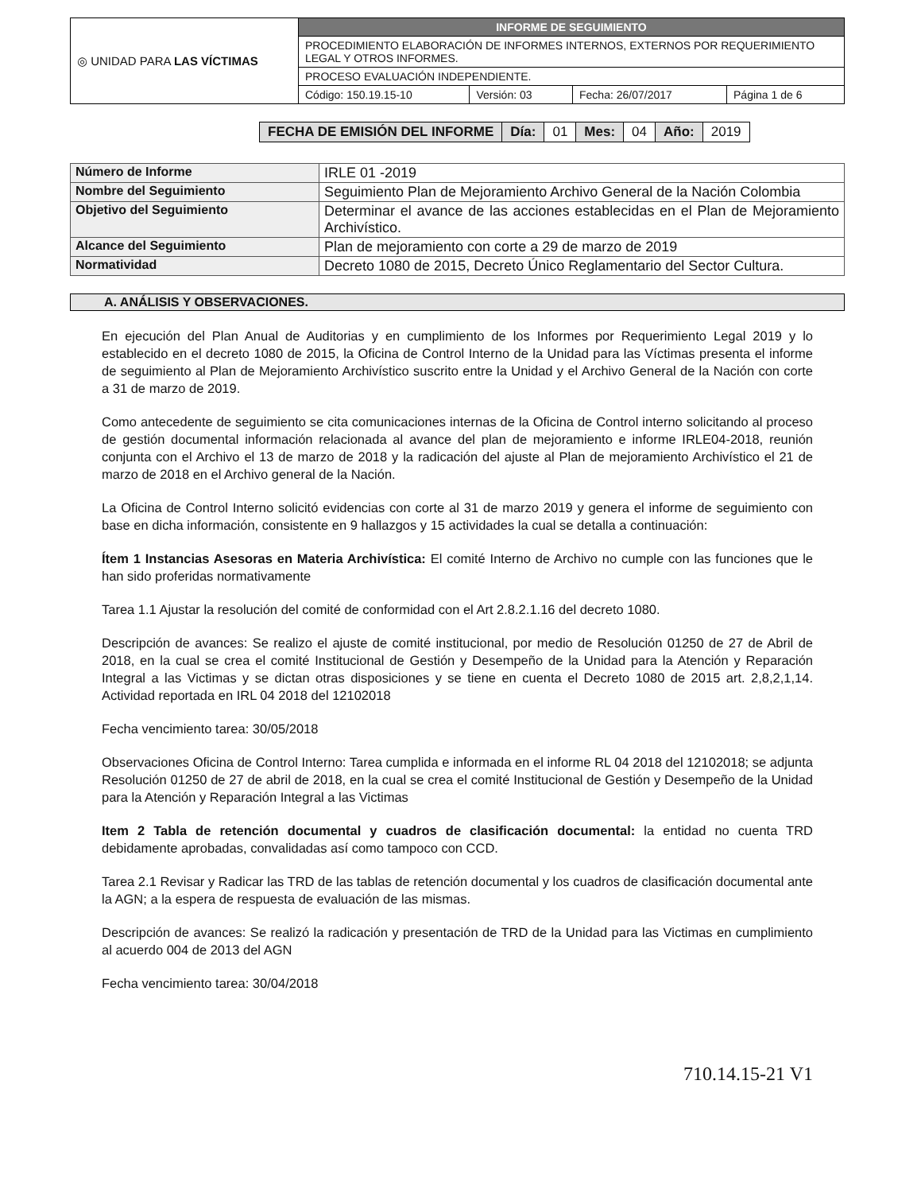| ◎ UNIDAD PARA LAS VÍCTIMAS | INFORME DE SEGUIMIENTO | | | |
| | PROCEDIMIENTO ELABORACIÓN DE INFORMES INTERNOS, EXTERNOS POR REQUERIMIENTO LEGAL Y OTROS INFORMES. | | | |
| | PROCESO EVALUACIÓN INDEPENDIENTE. | | | |
| | Código: 150.19.15-10 | Versión: 03 | Fecha: 26/07/2017 | Página 1 de 6 |
| FECHA DE EMISIÓN DEL INFORME | Día: | 01 | Mes: | 04 | Año: | 2019 |
| Número de Informe | IRLE 01 -2019 |
| Nombre del Seguimiento | Seguimiento Plan de Mejoramiento Archivo General de la Nación Colombia |
| Objetivo del Seguimiento | Determinar el avance de las acciones establecidas en el Plan de Mejoramiento Archivístico. |
| Alcance del Seguimiento | Plan de mejoramiento con corte a 29 de marzo de 2019 |
| Normatividad | Decreto 1080 de 2015, Decreto Único Reglamentario del Sector Cultura. |
A. ANÁLISIS Y OBSERVACIONES.
En ejecución del Plan Anual de Auditorias y en cumplimiento de los Informes por Requerimiento Legal 2019 y lo establecido en el decreto 1080 de 2015, la Oficina de Control Interno de la Unidad para las Víctimas presenta el informe de seguimiento al Plan de Mejoramiento Archivístico suscrito entre la Unidad y el Archivo General de la Nación con corte a 31 de marzo de 2019.
Como antecedente de seguimiento se cita comunicaciones internas de la Oficina de Control interno solicitando al proceso de gestión documental información relacionada al avance del plan de mejoramiento e informe IRLE04-2018, reunión conjunta con el Archivo el 13 de marzo de 2018 y la radicación del ajuste al Plan de mejoramiento Archivístico el 21 de marzo de 2018 en el Archivo general de la Nación.
La Oficina de Control Interno solicitó evidencias con corte al 31 de marzo 2019 y genera el informe de seguimiento con base en dicha información, consistente en 9 hallazgos y 15 actividades la cual se detalla a continuación:
Ítem 1 Instancias Asesoras en Materia Archivística: El comité Interno de Archivo no cumple con las funciones que le han sido proferidas normativamente
Tarea 1.1 Ajustar la resolución del comité de conformidad con el Art 2.8.2.1.16 del decreto 1080.
Descripción de avances: Se realizo el ajuste de comité institucional, por medio de Resolución 01250 de 27 de Abril de 2018, en la cual se crea el comité Institucional de Gestión y Desempeño de la Unidad para la Atención y Reparación Integral a las Victimas y se dictan otras disposiciones y se tiene en cuenta el Decreto 1080 de 2015 art. 2,8,2,1,14. Actividad reportada en IRL 04 2018 del 12102018
Fecha vencimiento tarea: 30/05/2018
Observaciones Oficina de Control Interno: Tarea cumplida e informada en el informe RL 04 2018 del 12102018; se adjunta Resolución 01250 de 27 de abril de 2018, en la cual se crea el comité Institucional de Gestión y Desempeño de la Unidad para la Atención y Reparación Integral a las Victimas
Item 2 Tabla de retención documental y cuadros de clasificación documental: la entidad no cuenta TRD debidamente aprobadas, convalidadas así como tampoco con CCD.
Tarea 2.1 Revisar y Radicar las TRD de las tablas de retención documental y los cuadros de clasificación documental ante la AGN; a la espera de respuesta de evaluación de las mismas.
Descripción de avances: Se realizó la radicación y presentación de TRD de la Unidad para las Victimas en cumplimiento al acuerdo 004 de 2013 del AGN
Fecha vencimiento tarea: 30/04/2018
710.14.15-21 V1